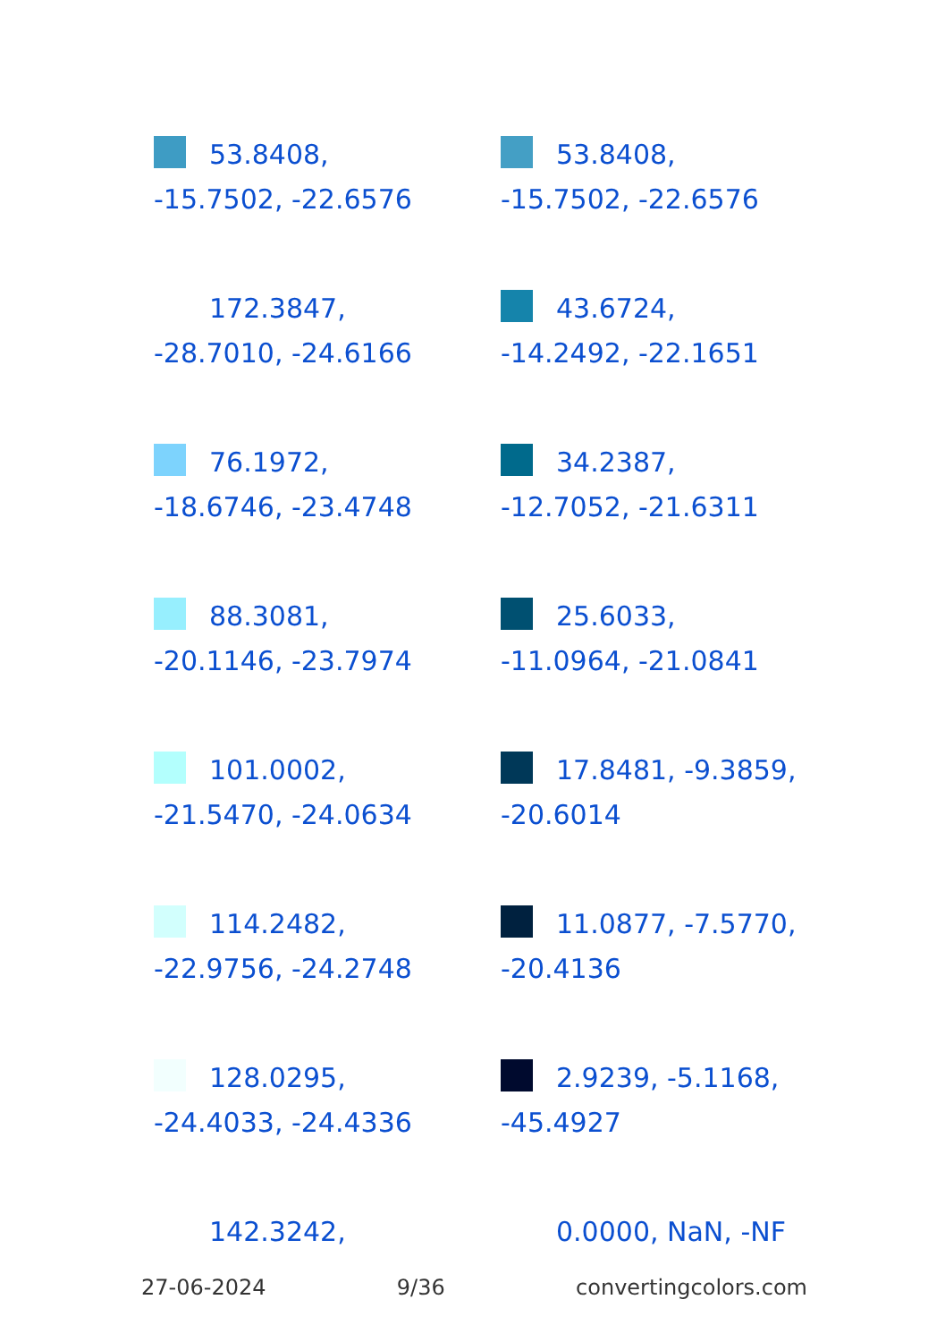53.8408, -15.7502, -22.6576
53.8408, -15.7502, -22.6576
172.3847, -28.7010, -24.6166
43.6724, -14.2492, -22.1651
76.1972, -18.6746, -23.4748
34.2387, -12.7052, -21.6311
88.3081, -20.1146, -23.7974
25.6033, -11.0964, -21.0841
101.0002, -21.5470, -24.0634
17.8481, -9.3859, -20.6014
114.2482, -22.9756, -24.2748
11.0877, -7.5770, -20.4136
128.0295, -24.4033, -24.4336
2.9239, -5.1168, -45.4927
142.3242,
0.0000, NaN, -NF
27-06-2024 9/36 convertingcolors.com